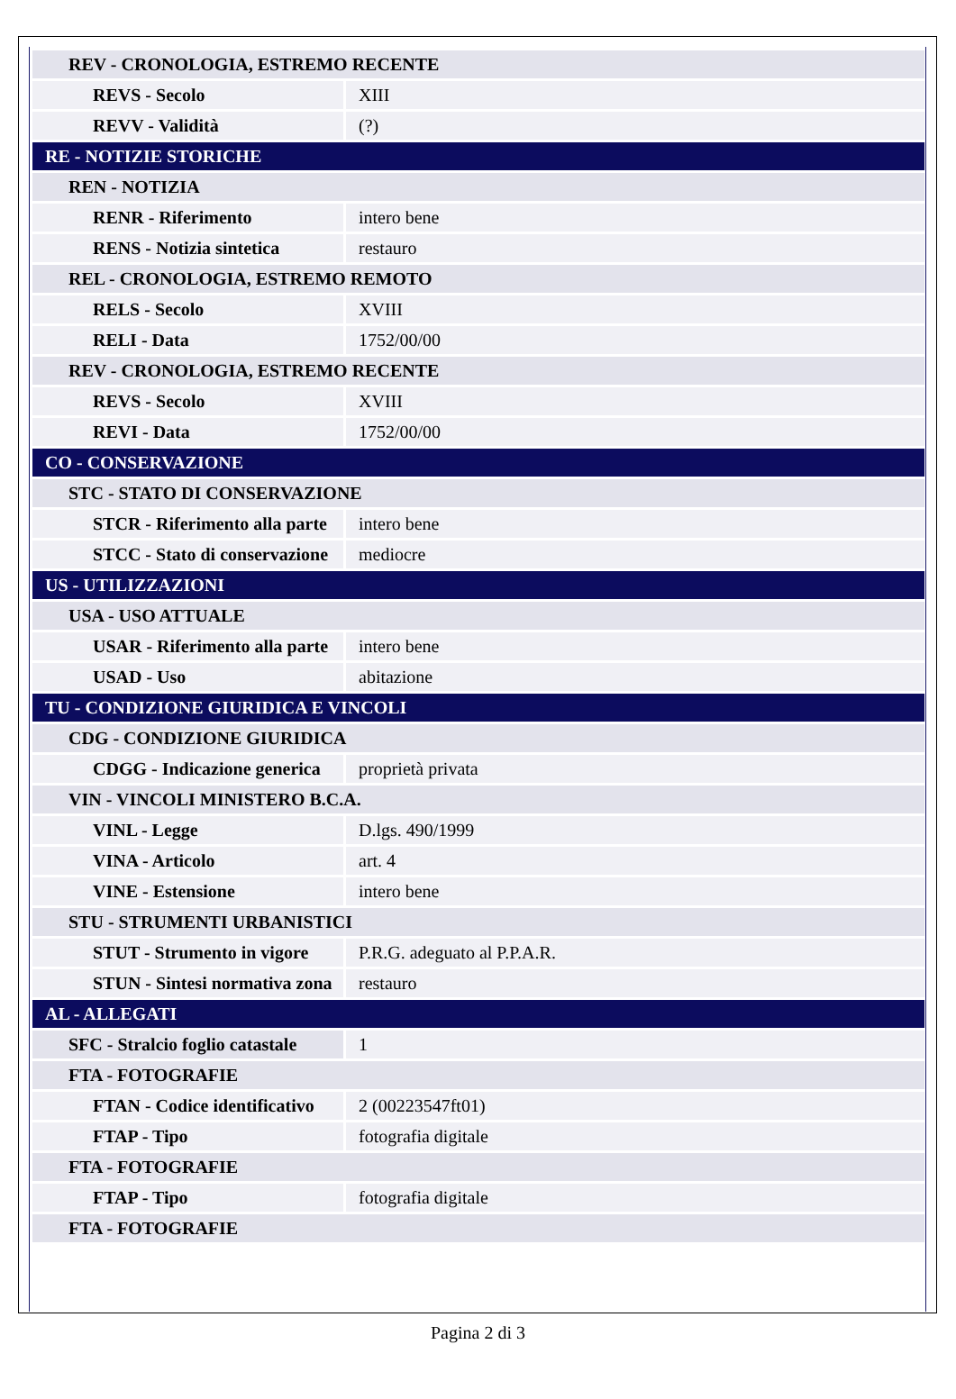| REV - CRONOLOGIA, ESTREMO RECENTE | |
| REVS - Secolo | XIII |
| REVV - Validità | (?) |
| RE - NOTIZIE STORICHE | |
| REN - NOTIZIA | |
| RENR - Riferimento | intero bene |
| RENS - Notizia sintetica | restauro |
| REL - CRONOLOGIA, ESTREMO REMOTO | |
| RELS - Secolo | XVIII |
| RELI - Data | 1752/00/00 |
| REV - CRONOLOGIA, ESTREMO RECENTE | |
| REVS - Secolo | XVIII |
| REVI - Data | 1752/00/00 |
| CO - CONSERVAZIONE | |
| STC - STATO DI CONSERVAZIONE | |
| STCR - Riferimento alla parte | intero bene |
| STCC - Stato di conservazione | mediocre |
| US - UTILIZZAZIONI | |
| USA - USO ATTUALE | |
| USAR - Riferimento alla parte | intero bene |
| USAD - Uso | abitazione |
| TU - CONDIZIONE GIURIDICA E VINCOLI | |
| CDG - CONDIZIONE GIURIDICA | |
| CDGG - Indicazione generica | proprietà privata |
| VIN - VINCOLI MINISTERO B.C.A. | |
| VINL - Legge | D.lgs. 490/1999 |
| VINA - Articolo | art. 4 |
| VINE - Estensione | intero bene |
| STU - STRUMENTI URBANISTICI | |
| STUT - Strumento in vigore | P.R.G. adeguato al P.P.A.R. |
| STUN - Sintesi normativa zona | restauro |
| AL - ALLEGATI | |
| SFC - Stralcio foglio catastale | 1 |
| FTA - FOTOGRAFIE | |
| FTAN - Codice identificativo | 2 (00223547ft01) |
| FTAP - Tipo | fotografia digitale |
| FTA - FOTOGRAFIE | |
| FTAP - Tipo | fotografia digitale |
| FTA - FOTOGRAFIE | |
Pagina 2 di 3